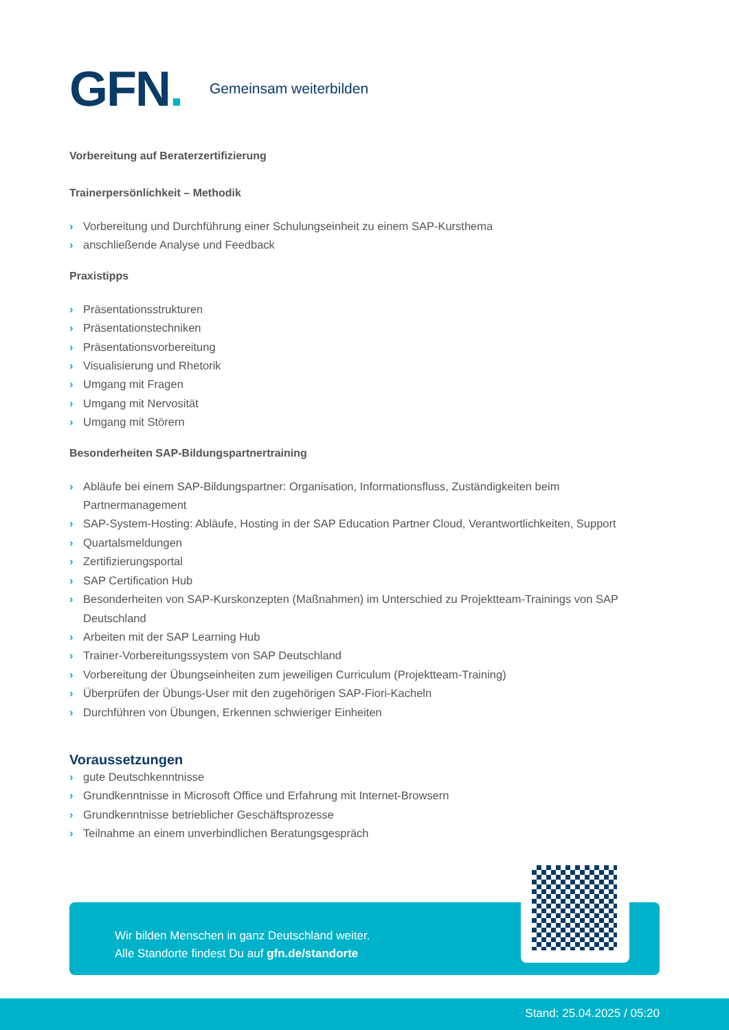GFN.
Gemeinsam weiterbilden
Vorbereitung auf Beraterzertifizierung
Trainerpersönlichkeit – Methodik
› Vorbereitung und Durchführung einer Schulungseinheit zu einem SAP-Kursthema
› anschließende Analyse und Feedback
Praxistipps
› Präsentationsstrukturen
› Präsentationstechniken
› Präsentationsvorbereitung
› Visualisierung und Rhetorik
› Umgang mit Fragen
› Umgang mit Nervosität
› Umgang mit Störern
Besonderheiten SAP-Bildungspartnertraining
› Abläufe bei einem SAP-Bildungspartner: Organisation, Informationsfluss, Zuständigkeiten beim Partnermanagement
› SAP-System-Hosting: Abläufe, Hosting in der SAP Education Partner Cloud, Verantwortlichkeiten, Support
› Quartalsmeldungen
› Zertifizierungsportal
› SAP Certification Hub
› Besonderheiten von SAP-Kurskonzepten (Maßnahmen) im Unterschied zu Projektteam-Trainings von SAP Deutschland
› Arbeiten mit der SAP Learning Hub
› Trainer-Vorbereitungssystem von SAP Deutschland
› Vorbereitung der Übungseinheiten zum jeweiligen Curriculum (Projektteam-Training)
› Überprüfen der Übungs-User mit den zugehörigen SAP-Fiori-Kacheln
› Durchführen von Übungen, Erkennen schwieriger Einheiten
Voraussetzungen
› gute Deutschkenntnisse
› Grundkenntnisse in Microsoft Office und Erfahrung mit Internet-Browsern
› Grundkenntnisse betrieblicher Geschäftsprozesse
› Teilnahme an einem unverbindlichen Beratungsgespräch
Wir bilden Menschen in ganz Deutschland weiter.
Alle Standorte findest Du auf gfn.de/standorte
Stand: 25.04.2025 / 05:20